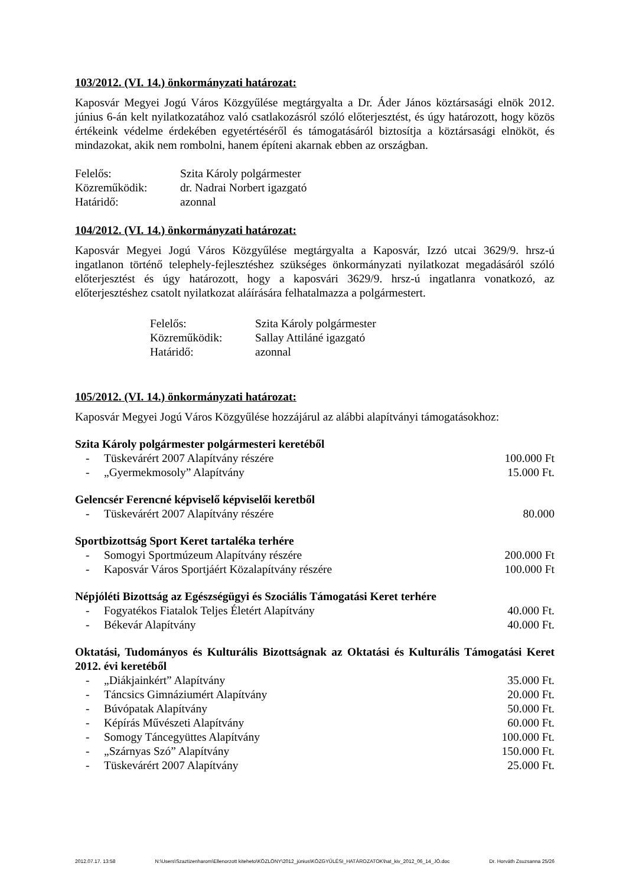103/2012. (VI. 14.) önkormányzati határozat:
Kaposvár Megyei Jogú Város Közgyűlése megtárgyalta a Dr. Áder János köztársasági elnök 2012. június 6-án kelt nyilatkozatához való csatlakozásról szóló előterjesztést, és úgy határozott, hogy közös értékeink védelme érdekében egyetértéséről és támogatásáról biztosítja a köztársasági elnököt, és mindazokat, akik nem rombolni, hanem építeni akarnak ebben az országban.
Felelős: Szita Károly polgármester
Közreműködik: dr. Nadrai Norbert igazgató
Határidő: azonnal
104/2012. (VI. 14.) önkormányzati határozat:
Kaposvár Megyei Jogú Város Közgyűlése megtárgyalta a Kaposvár, Izzó utcai 3629/9. hrsz-ú ingatlanon történő telephely-fejlesztéshez szükséges önkormányzati nyilatkozat megadásáról szóló előterjesztést és úgy határozott, hogy a kaposvári 3629/9. hrsz-ú ingatlanra vonatkozó, az előterjesztéshez csatolt nyilatkozat aláírására felhatalmazza a polgármestert.
Felelős: Szita Károly polgármester
Közreműködik: Sallay Attiláné igazgató
Határidő: azonnal
105/2012. (VI. 14.) önkormányzati határozat:
Kaposvár Megyei Jogú Város Közgyűlése hozzájárul az alábbi alapítványi támogatásokhoz:
Szita Károly polgármester polgármesteri keretéből
- Tüskevárért 2007 Alapítvány részére 100.000 Ft
- „Gyermekmosoly” Alapítvány 15.000 Ft.
Gelencsér Ferencné képviselő képviselői keretből
- Tüskevárért 2007 Alapítvány részére 80.000
Sportbizottság Sport Keret tartaléka terhére
- Somogyi Sportmúzeum Alapítvány részére 200.000 Ft
- Kaposvár Város Sportjáért Közalapítvány részére 100.000 Ft
Népjóléti Bizottság az Egészségügyi és Szociális Támogatási Keret terhére
- Fogyatékos Fiatalok Teljes Életért Alapítvány 40.000 Ft.
- Békevár Alapítvány 40.000 Ft.
Oktatási, Tudományos és Kulturális Bizottságnak az Oktatási és Kulturális Támogatási Keret 2012. évi keretéből
- „Diákjainkért” Alapítvány 35.000 Ft.
- Táncsics Gimnáziumért Alapítvány 20.000 Ft.
- Búvópatak Alapítvány 50.000 Ft.
- Képírás Művészeti Alapítvány 60.000 Ft.
- Somogy Táncegyüttes Alapítvány 100.000 Ft.
- „Szárnyas Szó” Alapítvány 150.000 Ft.
- Tüskevárért 2007 Alapítvány 25.000 Ft.
2012.07.17. 13:58 N:\Users\Szaztizenharom\Ellenorzott kiteheto\KÖZLÖNY\2012_június\KÖZGYŰLÉSI_HATÁROZATOK\hat_kiv_2012_06_14_JÓ.doc Dr. Horváth Zsuzsanna 25/26